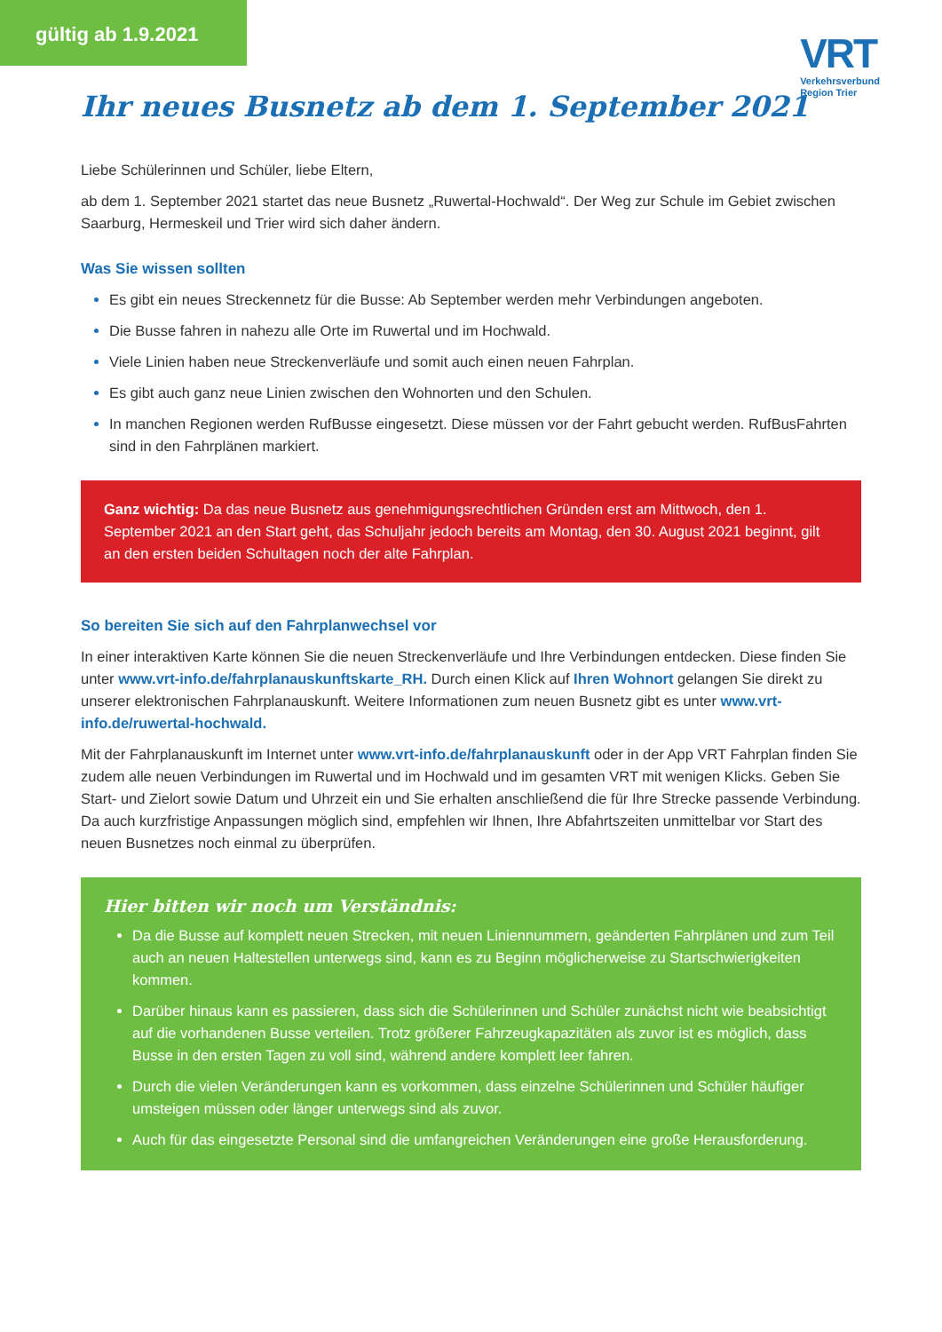gültig ab 1.9.2021
VRT
Verkehrsverbund
Region Trier
Ihr neues Busnetz ab dem 1. September 2021
Liebe Schülerinnen und Schüler, liebe Eltern,
ab dem 1. September 2021 startet das neue Busnetz „Ruwertal-Hochwald“. Der Weg zur Schule im Gebiet zwischen Saarburg, Hermeskeil und Trier wird sich daher ändern.
Was Sie wissen sollten
Es gibt ein neues Streckennetz für die Busse: Ab September werden mehr Verbindungen angeboten.
Die Busse fahren in nahezu alle Orte im Ruwertal und im Hochwald.
Viele Linien haben neue Streckenverläufe und somit auch einen neuen Fahrplan.
Es gibt auch ganz neue Linien zwischen den Wohnorten und den Schulen.
In manchen Regionen werden RufBusse eingesetzt. Diese müssen vor der Fahrt gebucht werden. RufBusFahrten sind in den Fahrplänen markiert.
Ganz wichtig: Da das neue Busnetz aus genehmigungsrechtlichen Gründen erst am Mittwoch, den 1. September 2021 an den Start geht, das Schuljahr jedoch bereits am Montag, den 30. August 2021 beginnt, gilt an den ersten beiden Schultagen noch der alte Fahrplan.
So bereiten Sie sich auf den Fahrplanwechsel vor
In einer interaktiven Karte können Sie die neuen Streckenverläufe und Ihre Verbindungen entdecken. Diese finden Sie unter www.vrt-info.de/fahrplanauskunftskarte_RH. Durch einen Klick auf Ihren Wohnort gelangen Sie direkt zu unserer elektronischen Fahrplanauskunft. Weitere Informationen zum neuen Busnetz gibt es unter www.vrt-info.de/ruwertal-hochwald.
Mit der Fahrplanauskunft im Internet unter www.vrt-info.de/fahrplanauskunft oder in der App VRT Fahrplan finden Sie zudem alle neuen Verbindungen im Ruwertal und im Hochwald und im gesamten VRT mit wenigen Klicks. Geben Sie Start- und Zielort sowie Datum und Uhrzeit ein und Sie erhalten anschließend die für Ihre Strecke passende Verbindung. Da auch kurzfristige Anpassungen möglich sind, empfehlen wir Ihnen, Ihre Abfahrtszeiten unmittelbar vor Start des neuen Busnetzes noch einmal zu überprüfen.
Hier bitten wir noch um Verständnis:
Da die Busse auf komplett neuen Strecken, mit neuen Liniennummern, geänderten Fahrplänen und zum Teil auch an neuen Haltestellen unterwegs sind, kann es zu Beginn möglicherweise zu Startschwierigkeiten kommen.
Darüber hinaus kann es passieren, dass sich die Schülerinnen und Schüler zunächst nicht wie beabsichtigt auf die vorhandenen Busse verteilen. Trotz größerer Fahrzeugkapazitäten als zuvor ist es möglich, dass Busse in den ersten Tagen zu voll sind, während andere komplett leer fahren.
Durch die vielen Veränderungen kann es vorkommen, dass einzelne Schülerinnen und Schüler häufiger umsteigen müssen oder länger unterwegs sind als zuvor.
Auch für das eingesetzte Personal sind die umfangreichen Veränderungen eine große Herausforderung.